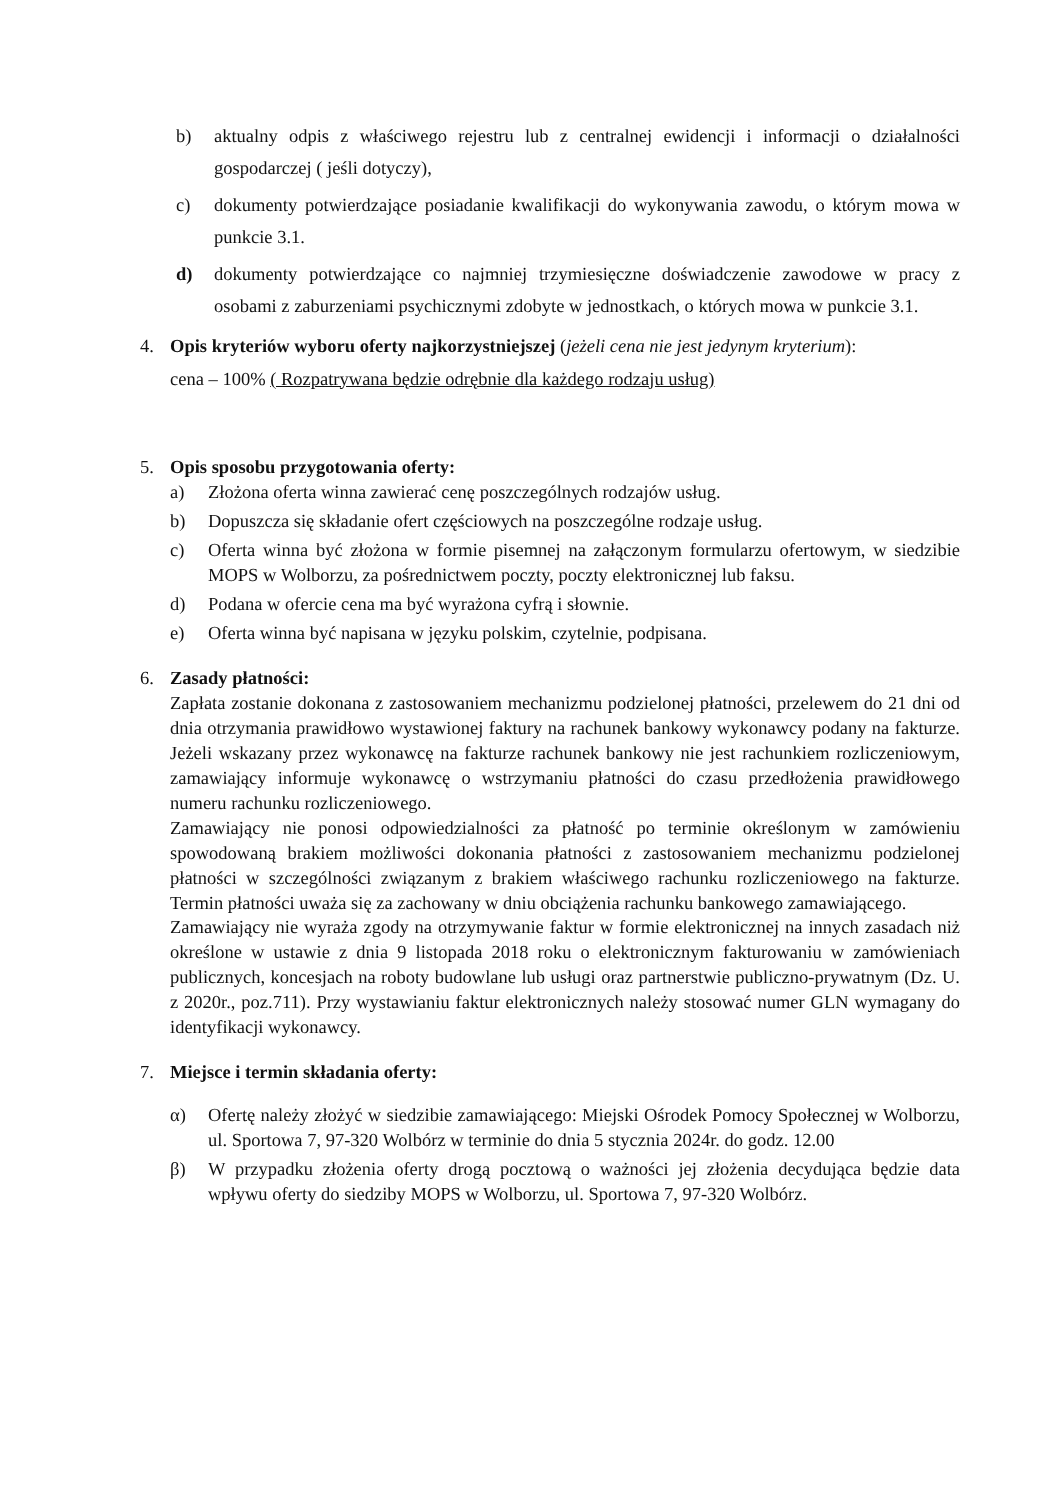b) aktualny odpis z właściwego rejestru lub z centralnej ewidencji i informacji o działalności gospodarczej ( jeśli dotyczy),
c) dokumenty potwierdzające posiadanie kwalifikacji do wykonywania zawodu, o którym mowa w punkcie 3.1.
d) dokumenty potwierdzające co najmniej trzymiesięczne doświadczenie zawodowe w pracy z osobami z zaburzeniami psychicznymi zdobyte w jednostkach, o których mowa w punkcie 3.1.
4. Opis kryteriów wyboru oferty najkorzystniejszej (jeżeli cena nie jest jedynym kryterium):
cena – 100% ( Rozpatrywana będzie odrębnie dla każdego rodzaju usług)
5. Opis sposobu przygotowania oferty:
a) Złożona oferta winna zawierać cenę poszczególnych rodzajów usług.
b) Dopuszcza się składanie ofert częściowych na poszczególne rodzaje usług.
c) Oferta winna być złożona w formie pisemnej na załączonym formularzu ofertowym, w siedzibie MOPS w Wolborzu, za pośrednictwem poczty, poczty elektronicznej lub faksu.
d) Podana w ofercie cena ma być wyrażona cyfrą i słownie.
e) Oferta winna być napisana w języku polskim, czytelnie, podpisana.
6. Zasady płatności:
Zapłata zostanie dokonana z zastosowaniem mechanizmu podzielonej płatności, przelewem do 21 dni od dnia otrzymania prawidłowo wystawionej faktury na rachunek bankowy wykonawcy podany na fakturze. Jeżeli wskazany przez wykonawcę na fakturze rachunek bankowy nie jest rachunkiem rozliczeniowym, zamawiający informuje wykonawcę o wstrzymaniu płatności do czasu przedłożenia prawidłowego numeru rachunku rozliczeniowego.
Zamawiający nie ponosi odpowiedzialności za płatność po terminie określonym w zamówieniu spowodowaną brakiem możliwości dokonania płatności z zastosowaniem mechanizmu podzielonej płatności w szczególności związanym z brakiem właściwego rachunku rozliczeniowego na fakturze. Termin płatności uważa się za zachowany w dniu obciążenia rachunku bankowego zamawiającego.
Zamawiający nie wyraża zgody na otrzymywanie faktur w formie elektronicznej na innych zasadach niż określone w ustawie z dnia 9 listopada 2018 roku o elektronicznym fakturowaniu w zamówieniach publicznych, koncesjach na roboty budowlane lub usługi oraz partnerstwie publiczno-prywatnym (Dz. U. z 2020r., poz.711). Przy wystawianiu faktur elektronicznych należy stosować numer GLN wymagany do identyfikacji wykonawcy.
7. Miejsce i termin składania oferty:
α) Ofertę należy złożyć w siedzibie zamawiającego: Miejski Ośrodek Pomocy Społecznej w Wolborzu, ul. Sportowa 7, 97-320 Wolbórz w terminie do dnia 5 stycznia 2024r. do godz. 12.00
β) W przypadku złożenia oferty drogą pocztową o ważności jej złożenia decydująca będzie data wpływu oferty do siedziby MOPS w Wolborzu, ul. Sportowa 7, 97-320 Wolbórz.